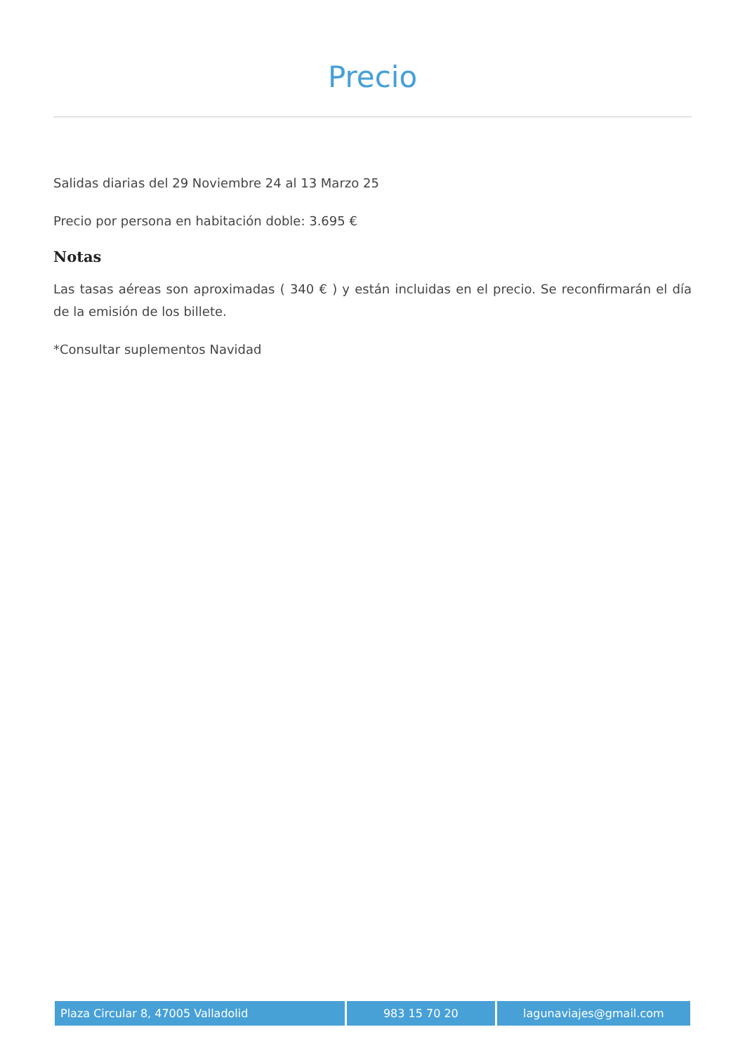Precio
Salidas diarias del 29 Noviembre 24 al 13 Marzo 25
Precio por persona en habitación doble: 3.695 €
Notas
Las tasas aéreas son aproximadas ( 340 € ) y están incluidas en el precio. Se reconfirmarán el día de la emisión de los billete.
*Consultar suplementos Navidad
Plaza Circular 8, 47005 Valladolid 983 15 70 20 lagunaviajes@gmail.com